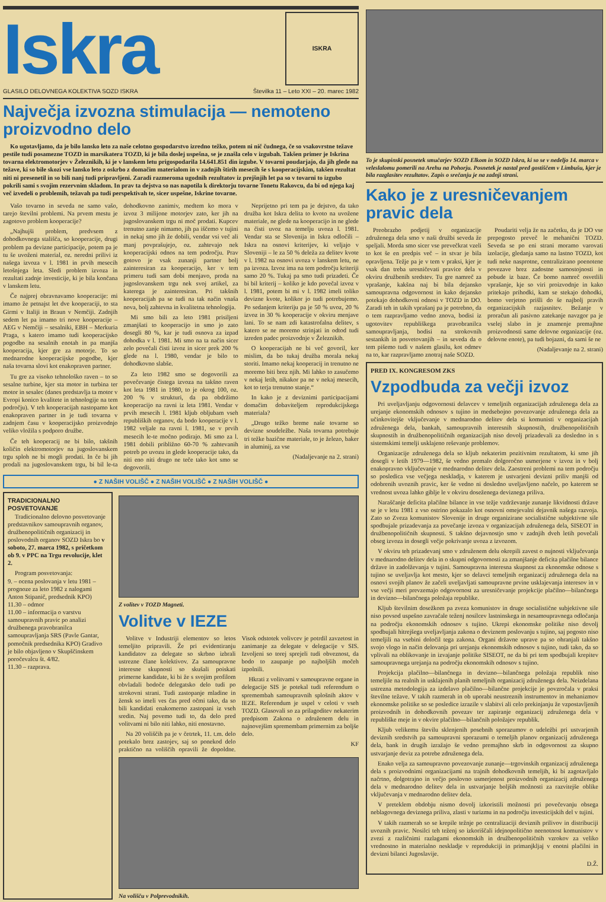Iskra
ISKRA
GLASILO DELOVNEGA KOLEKTIVA SOZD ISKRA Številka 11 – Leto XXI – 20. marec 1982
Največja izvozna stimulacija — nemoteno proizvodno delo
Ko ugotavljamo, da je bilo lansko leto za naše celotno gospodarstvo izredno težko, potem ni nič čudnega, če so vsakovrstne težave pestile tudi posamezne TOZD in marsikatera TOZD, ki je bila doslej uspešna, se je znašla celo v izgubah. Takšen primer je Iskrina tovarna elektromotorjev v Železnikih, ki je v lanskem letu prigospodarila 14.641.851 din izgube. V tovarni poudarjajo, da jih glede na težave, ki so bile skozi vse lansko leto z oskrbo z domačim materialom in v zadnjih štirih mesecih še s kooperacijskim, takšen rezultat niti ni presenetil in so bili nanj tudi pripravljeni. Zaradi razmeroma ugodnih rezultatov iz prejšnjih let pa so v tovarni to izgubo pokrili sami s svojim rezervnim skladom. In prav ta dejstva so nas napotila k direktorju tovarne Tonetu Rakovcu, da bi od njega kaj več izvedeli o problemih, težavah pa tudi perspektivah te, sicer uspešne, Iskrine tovarne.
Vašo tovarno in seveda ne samo vašo, tarejo številni problemi. Na prvem mestu je zagotovo problem kooperacije?
„Najhujši problem, predvsem z dohodkovnega stališča, so kooperacije, drugi problem pa devizne participacije, potem pa je tu še uvoženi material, oz. neredni prilivi iz našega izvoza v l. 1981 in prvih mesecih letošnjega leta. Sledi problem izvoza in rezultati zadnje investicije, ki je bila končana v lanskem letu.
Če najprej obravnavamo kooperacije: mi imamo že petnajst let dve kooperaciji, to sta Girmi v Italiji in Braun v Nemčiji. Zadnjih sedem let pa imamo tri nove kooperacije – AEG v Nemčiji – sesalniki, EBH – Merkuria Praga, s katero imamo tudi kooperacijsko pogodbo na sesalnih enotah in pa manjša kooperacija, kjer gre za motorje. To so mednarodne kooperacijske pogodbe, kjer naša tovarna slovi kot enakopraven partner.
Tu gre za visoko tehnološko raven – to so sesalne turbine, kjer sta motor in turbina ter motor in sesalec (danes predstavlja ta motor v Evropi konico kvalitete in tehnologije na tem področju). V teh kooperacijah nastopamo kot enakopraven partner in je tudi tovarna v zadnjem času v kooperacijsko proizvodnjo veliko vložila s podporo družbe.
Če teh kooperacij ne bi bilo, takšnih količin elektromotorjev na jugoslovanskem trgu sploh ne bi mogli prodati. In če bi jih prodali na jugoslovanskem trgu, bi bil le-ta dohodkovno zanimiv, medtem ko mora v izvoz 3 milijone motorjev zato, ker jih na jugoslovanskem trgu ni moč prodati. Kupcev trenutno zanje nimamo, jih pa iščemo v tujini in nekaj smo jih že dobili, vendar vsi več ali manj povprašujejo, oz. zahtevajo nek kooperacijski odnos na tem področju. Prav gotovo je vsak zunanji partner bolj zainteresiran za kooperacijo, ker v tem primeru tudi sam dobi menjavo, proda na jugoslovanskem trgu nek svoj artikel, za katerega je zainteresiran. Pri takšnih kooperacijah pa se tudi na tak način vnaša nova, bolj zahtevna in kvalitetna tehnologija.
Mi smo bili za leto 1981 prisiljeni zmanjšati to kooperacijo in smo jo zato dosegli 80 %, kar je tudi osnova za izpad dohodka v l. 1981. Mi smo na ta način sicer zelo povečali čisti izvoz in sicer prek 200 % glede na l. 1980, vendar je bilo to dohodkovno slabše.
Za leto 1982 smo se dogovorili za povečevanje čistega izvoza na takšno raven kot leta 1981 in 1980, to je okrog 100, oz. 200 % v strukturi, da pa obdržimo kooperacijo na ravni iz leta 1981. Vendar v prvih mesecih l. 1981 kljub obljubam vseh republiških organov, da bodo kooperacije v l. 1982 veljale na ravni l. 1981, se v prvih mesecih le-te močno podirajo. Mi smo za l. 1981 dobili približno 60-70 % zahtevanih potreb po uvozu in glede kooperacije tako, da niti eno niti drugo ne teče tako kot smo se dogovorili.
Neprijetno pri tem pa je dejstvo, da tako družba kot Iskra delita to kvoto na uvožene materiale, ne glede na kooperacijo in ne glede na čisti uvoz na temelju uvoza l. 1981. Vendar sta se Slovenija in Iskra odločili – Iskra na osnovi kriterijev, ki veljajo v Sloveniji – le za 50 % deleža za delitev kvote v l. 1982 na osnovi uvoza v lanskem letu, ne pa izvoza. Izvoz ima na tem področju kriteriji samo 20 %. Tukaj pa smo tudi prizadeti. Če bi bil kriterij – koliko je kdo povečal izvoz v l. 1981, potem bi mi v l. 1982 imeli toliko devizne kvote, kolikor jo tudi potrebujemo. Po sedanjem kriteriju pa je 50 % uvoz, 20 % izvoz in 30 % kooperacije v okviru menjave lani. To se nam zdi katastrofalna delitev, s katero se ne moremo strinjati in odtod tudi izreden padec proizvodnje v Železnikih.
O kooperacijah ne bi več govoril, ker mislim, da bo tukaj družba morala nekaj storiti. Imamo nekaj kooperacij in trenutno ne moremo biti brez njih. Mi lahko to zasučemo v nekaj letih, nikakor pa ne v nekaj mesecih, kot to terja trenutno stanje.“
In kako je z deviznimi participacijami domačim dobaviteljem reprodukcijskega materiala?
„Drugo težko breme naše tovarne so devizne soudeležbe. Naša tovarna potrebuje tri težke bazične materiale, to je železo, baker in aluminij, za vse
(Nadaljevanje na 2. strani)
● Z NAŠIH VOLIŠČ ● Z NAŠIH VOLIŠČ ● Z NAŠIH VOLIŠČ ●
TRADICIONALNO POSVETOVANJE
Tradicionalno delovno posvetovanje predstavnikov samoupravnih organov, družbenopolitičnih organizacij in poslovodnih organov SOZD Iskra bo v soboto, 27. marca 1982, s pričetkom ob 9. v PPC na Trgu revolucije, klet 2.
Program posvetovanja:
9. – ocena poslovanja v letu 1981 – prognoze za leto 1982 z nalogami Anton Stipanič, predsednik KPO)
11.30 – odmor
11.00 – informacija o varstvu samoupravnih pravic po analizi družbenega pravobranilca samoupravljanja SRS (Pavle Gantar, pomočnik predsednika KPO) Gradivo je bilo objavljeno v Skupščinskem poročevalcu št. 4/82.
11.30 – razprava.
Z volitev v TOZD Magneti.
Volitve v IEZE
Volitve v Industriji elementov so letos temeljito pripravili. Že pri evidentiranju kandidatov za delegate so skrbno izbrali ustrezne člane kolektivov. Za samoupravne interesne skupnosti so skušali poiskati primerne kandidate, ki bi že s svojim profilom obvladali bodoče delegatsko delo tudi po strokovni strani. Tudi zastopanje mladine in žensk so imeli ves čas pred očmi tako, da so bili kandidati enakomerno zastopani iz vseh sredin. Naj povemo tudi to, da delo pred volitvami ni bilo niti lahko, niti enostavno.
Na 20 voliščih pa je v četrtek, 11. t.m. delo potekalo brez zastojev, saj so ponekod delo praktično na voliščih opravili že dopoldne. Visok odstotek volivcev je potrdil zavzetost in zanimanje za delegate v delegacije v SIS. Izvoljeni so torej sprejeli tudi obveznost, da bodo to zaupanje po najboljših močeh izpolnili.
Hkrati z volitvami v samoupravne organe in delegacije SIS je potekal tudi referendum o spremembah samoupravnih splošnih aktov v IEZE. Referendum je uspel v celoti v vseh TOZD. Glasovali so za prilagoditev nekaterim predpisom Zakona o združenem delu in najnovejšim spremembam primernim za boljše delo.
KF
Na volišču v Polprevodnikih.
To je skupinski posnetek smučarjev SOZD Elkom in SOZD Iskra, ki so se v nedeljo 14. marca v veleslalomu pomerili na Arehu na Pohorju. Posnetek je nastal pred gostiščem v Limbušu, kjer je bila razglasitev rezultatov. Zapis o srečanju je na zadnji strani.
Kako je z uresničevanjem pravic dela
Preobrazbo podjetij v organizacije združenega dela smo v naši družbi seveda že speljali. Morda smo sicer vse prevečkrat vzeli to kot še en predpis več – in stvar je bila opravljena. Težje pa je v tem v praksi, kjer je vsak dan treba uresničevati pravice dela v okviru družbenih sredstev. Tu gre namreč za vprašanje, kakšna naj bi bila dejansko samoupravna odgovornost in kako dejansko potekajo dohodkovni odnosi v TOZD in DO. Zaradi teh in takih vprašanj pa je potrebno, da o tem razpravljamo vedno znova, bodisi iz ugotovitev republiškega pravobranilca samoupravljanja, bodisi na strokovnih sestankih in posvetovanjih – in seveda da o tem pišemo tudi v našem glasilu, kot odmev na to, kar razpravljamo znotraj naše SOZD.
Poudariti velja že na začetku, da je DO vse prepogosto preveč le mehanični TOZD. Seveda se po eni strani moramo varovati izolacije, gledanja samo na lastno TOZD, kot tudi neke nasprotne, centralizirano poenotene povezave brez zadostne samostojnosti in pobude iz baze. Če bomo namreč osvetlili vprašanje, kje so viri proizvodnje in kako pritekajo prihodki, kam se stekajo dohodki, bomo verjetno prišli do še najbolj pravih organizacijskih razjasnitev. Bežanje v proračun ali pasivno zatekanje navzgor pa je vselej slabo in je znamenje premajhne proizvodnosti same delovne organizacije (oz. delovne enote), pa tudi bojazni, da sami še ne
(Nadaljevanje na 2. strani)
PRED IX. KONGRESOM ZKS
Vzpodbuda za večji izvoz
Pri uveljavljanju odgovornosti delavcev v temeljnih organizacijah združenega dela za urejanje ekonomskih odnosov s tujino in medsebojno povezovanje združenega dela za učinkovitejše vključevanje v mednarodno delitev dela si komunisti v organizacijah združenega dela, bankah, samoupravnih interesnih skupnostih, družbenopolitičnih skupnostih in družbenopolitičnih organizacijah niso dovolj prizadevali za dosledno in s sistemskimi temelji usklajeno reševanje problemov.
Organizacije združenega dela so kljub nekaterim pozitivnim rezultatom, ki smo jih dosegli v letih 1979—1982, še vedno premalo dolgoročno usmerjene v izvoz in v bolj enakopravno vključevanje v mednarodno delitev dela. Zaostreni problemi na tem področju so posledica vse večjega neskladja, v katerem je ustvarjeni devizni priliv manjši od odobrenih uvoznih pravic, ker še vedno ni dosledno uveljavljeno načelo, po katerem se vrednost uvoza lahko giblje le v okviru doseženega deviznega priliva.
Naraščanje deficita plačilne bilance in vse težje vzdrževanje zunanje likvidnosti države se je v letu 1981 z vso ostrino pokazalo kot osnovni omejevalni dejavnik našega razvoja. Zato so Zveza komunistov Slovenije in druge organizirane socialistične subjektivne sile spodbujale prizadevanja za povečanje izvoza v organizacijah združenega dela, SISEOT in družbenopolitičnih skupnosti. S takšno dejavnostjo smo v zadnjih dveh letih povečali obseg izvoza in dosegli večje pokrivanje uvoza z izvozom.
V okviru teh prizadevanj smo v združenem delu okrepili zavest o nujnosti vključevanja v mednarodno delitev dela in o skupni odgovornosti za zmanjšanje deficita plačilne bilance države in zadolževanja v tujini. Samoupravna interesna skupnost za ekonomske odnose s tujino se uveljavlja kot mesto, kjer so delavci temeljnih organizacij združenega dela na osnovi svojih planov že začeli uveljavljati samoupravne prvine usklajevanja interesov in v vse večji meri prevzemajo odgovornost za uresničevanje projekcije plačilno—bilančnega in devizno—bilančnega položaja republike.
Kljub številnim dosežkom pa zveza komunistov in druge socialistične subjektivne sile niso povsod uspešno zavračale teženj nosilcev lastninskega in nesamoupravnega odločanja na področju ekonomskih odnosov s tujino. Ukrepi ekonomske politike niso dovolj spodbujali hitrejšega uveljavljanja zakona o deviznem poslovanju s tujino, saj pogosto niso temeljili na vsebini določil tega zakona. Organi državne uprave pa so ohranjali takšno svojo vlogo in način delovanja pri urejanju ekonomskih odnosov s tujino, tudi tako, da so vplivali na oblikovanje in izvajanje politike SISEOT, ne da bi pri tem spodbujali krepitev samoupravnega urejanja na področju ekonomskih odnosov s tujino.
Projekcija plačilno—bilančnega in devizno—bilančnega položaja republik niso temeljile na realnih in usklajenih planih temeljnih organizacij združenega dela. Neizdelana ustrezna metodologija za izdelavo plačilno—bilančne projekcije je povzročala v praksi številne težave. V takih razmerah in ob uporabi neustreznih instrumentov in mehanizmov ekonomske politike so se posledice izrazile v slabitvi ali celo prekinjanju že vzpostavljenih proizvodnih in dohodkovnih povezav ter zapiranje organizacij združenega dela v republiške meje in v okvire plačilno—bilančnih položajev republik.
Kljub velikemu številu sklenjenih posebnih sporazumov o udeležbi pri ustvarjenih deviznih sredstvih pa samoupravni sporazumi o temeljih planov organizacij združenega dela, bank in drugih izražajo še vedno premajhno skrb in odgovornost za skupno ustvarjanje deviz za potrebe združenega dela.
Enako velja za samoupravno povezovanje zunanje—trgovinskih organizacij združenega dela s proizvodnimi organizacijami na trajnih dohodkovnih temeljih, ki bi zagotavljalo načrtno, dolgotrajno in večjo poslovno usmerjenost proizvodnih organizacij združenega dela v mednarodno delitev dela in ustvarjanje boljših možnosti za razvitejše oblike vključevanja v mednarodno delitev dela.
V preteklem obdobju nismo dovolj izkoristili možnosti pri povečevanju obsega neblagovnega deviznega priliva, zlasti v turizmu in na področju investicijskih del v tujini.
V takih razmerah so se krepile težnje po centralizaciji deviznih prilivov in distribuciji uvoznih pravic. Nosilci teh teženj so izkoriščali idejnopolitično neenotnost komunistov v zvezi z različnimi razlagami ekonomskih in družbenopolitičnih vzrokov za veliko vrednostno in materialno neskladje v reprodukciji in primanjkljaj v enotni plačilni in devizni bilanci Jugoslavije.
D.Ž.